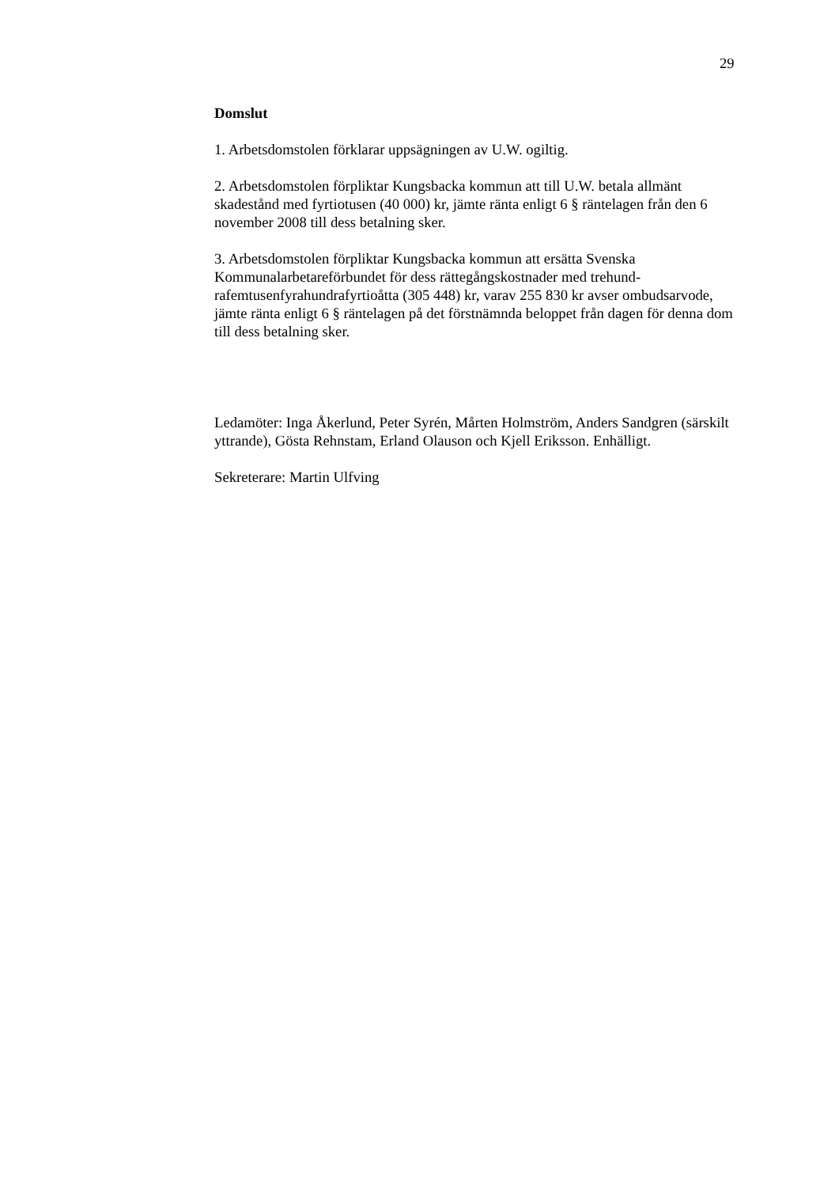29
Domslut
1. Arbetsdomstolen förklarar uppsägningen av U.W. ogiltig.
2. Arbetsdomstolen förpliktar Kungsbacka kommun att till U.W. betala allmänt skadestånd med fyrtiotusen (40 000) kr, jämte ränta enligt 6 § räntelagen från den 6 november 2008 till dess betalning sker.
3. Arbetsdomstolen förpliktar Kungsbacka kommun att ersätta Svenska Kommunalarbetareförbundet för dess rättegångskostnader med trehund-rafemtusenfyrahundrafyrtioåtta (305 448) kr, varav 255 830 kr avser ombudsarvode, jämte ränta enligt 6 § räntelagen på det förstnämnda beloppet från dagen för denna dom till dess betalning sker.
Ledamöter: Inga Åkerlund, Peter Syrén, Mårten Holmström, Anders Sandgren (särskilt yttrande), Gösta Rehnstam, Erland Olauson och Kjell Eriksson. Enhälligt.
Sekreterare: Martin Ulfving